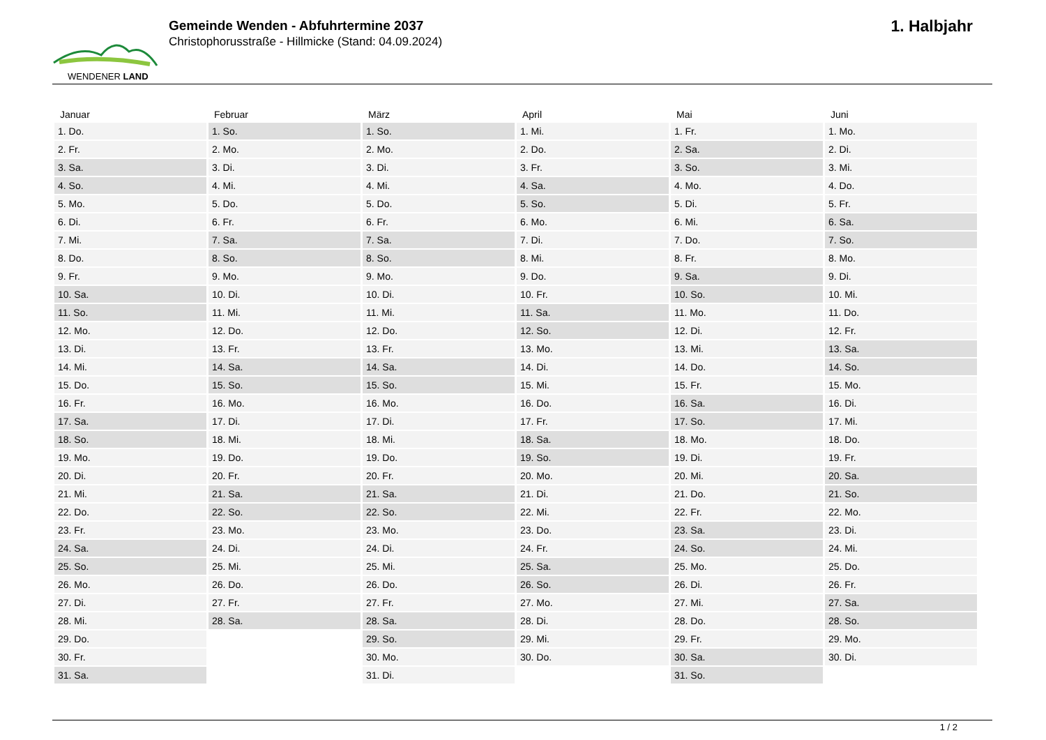WENDENER LAND
Gemeinde Wenden - Abfuhrtermine 2037
Christophorusstraße - Hillmicke (Stand: 04.09.2024)
1. Halbjahr
| Januar | Februar | März | April | Mai | Juni |
| --- | --- | --- | --- | --- | --- |
| 1. Do. | 1. So. | 1. So. | 1. Mi. | 1. Fr. | 1. Mo. |
| 2. Fr. | 2. Mo. | 2. Mo. | 2. Do. | 2. Sa. | 2. Di. |
| 3. Sa. | 3. Di. | 3. Di. | 3. Fr. | 3. So. | 3. Mi. |
| 4. So. | 4. Mi. | 4. Mi. | 4. Sa. | 4. Mo. | 4. Do. |
| 5. Mo. | 5. Do. | 5. Do. | 5. So. | 5. Di. | 5. Fr. |
| 6. Di. | 6. Fr. | 6. Fr. | 6. Mo. | 6. Mi. | 6. Sa. |
| 7. Mi. | 7. Sa. | 7. Sa. | 7. Di. | 7. Do. | 7. So. |
| 8. Do. | 8. So. | 8. So. | 8. Mi. | 8. Fr. | 8. Mo. |
| 9. Fr. | 9. Mo. | 9. Mo. | 9. Do. | 9. Sa. | 9. Di. |
| 10. Sa. | 10. Di. | 10. Di. | 10. Fr. | 10. So. | 10. Mi. |
| 11. So. | 11. Mi. | 11. Mi. | 11. Sa. | 11. Mo. | 11. Do. |
| 12. Mo. | 12. Do. | 12. Do. | 12. So. | 12. Di. | 12. Fr. |
| 13. Di. | 13. Fr. | 13. Fr. | 13. Mo. | 13. Mi. | 13. Sa. |
| 14. Mi. | 14. Sa. | 14. Sa. | 14. Di. | 14. Do. | 14. So. |
| 15. Do. | 15. So. | 15. So. | 15. Mi. | 15. Fr. | 15. Mo. |
| 16. Fr. | 16. Mo. | 16. Mo. | 16. Do. | 16. Sa. | 16. Di. |
| 17. Sa. | 17. Di. | 17. Di. | 17. Fr. | 17. So. | 17. Mi. |
| 18. So. | 18. Mi. | 18. Mi. | 18. Sa. | 18. Mo. | 18. Do. |
| 19. Mo. | 19. Do. | 19. Do. | 19. So. | 19. Di. | 19. Fr. |
| 20. Di. | 20. Fr. | 20. Fr. | 20. Mo. | 20. Mi. | 20. Sa. |
| 21. Mi. | 21. Sa. | 21. Sa. | 21. Di. | 21. Do. | 21. So. |
| 22. Do. | 22. So. | 22. So. | 22. Mi. | 22. Fr. | 22. Mo. |
| 23. Fr. | 23. Mo. | 23. Mo. | 23. Do. | 23. Sa. | 23. Di. |
| 24. Sa. | 24. Di. | 24. Di. | 24. Fr. | 24. So. | 24. Mi. |
| 25. So. | 25. Mi. | 25. Mi. | 25. Sa. | 25. Mo. | 25. Do. |
| 26. Mo. | 26. Do. | 26. Do. | 26. So. | 26. Di. | 26. Fr. |
| 27. Di. | 27. Fr. | 27. Fr. | 27. Mo. | 27. Mi. | 27. Sa. |
| 28. Mi. | 28. Sa. | 28. Sa. | 28. Di. | 28. Do. | 28. So. |
| 29. Do. | | 29. So. | 29. Mi. | 29. Fr. | 29. Mo. |
| 30. Fr. | | 30. Mo. | 30. Do. | 30. Sa. | 30. Di. |
| 31. Sa. | | 31. Di. | | 31. So. | |
1 / 2